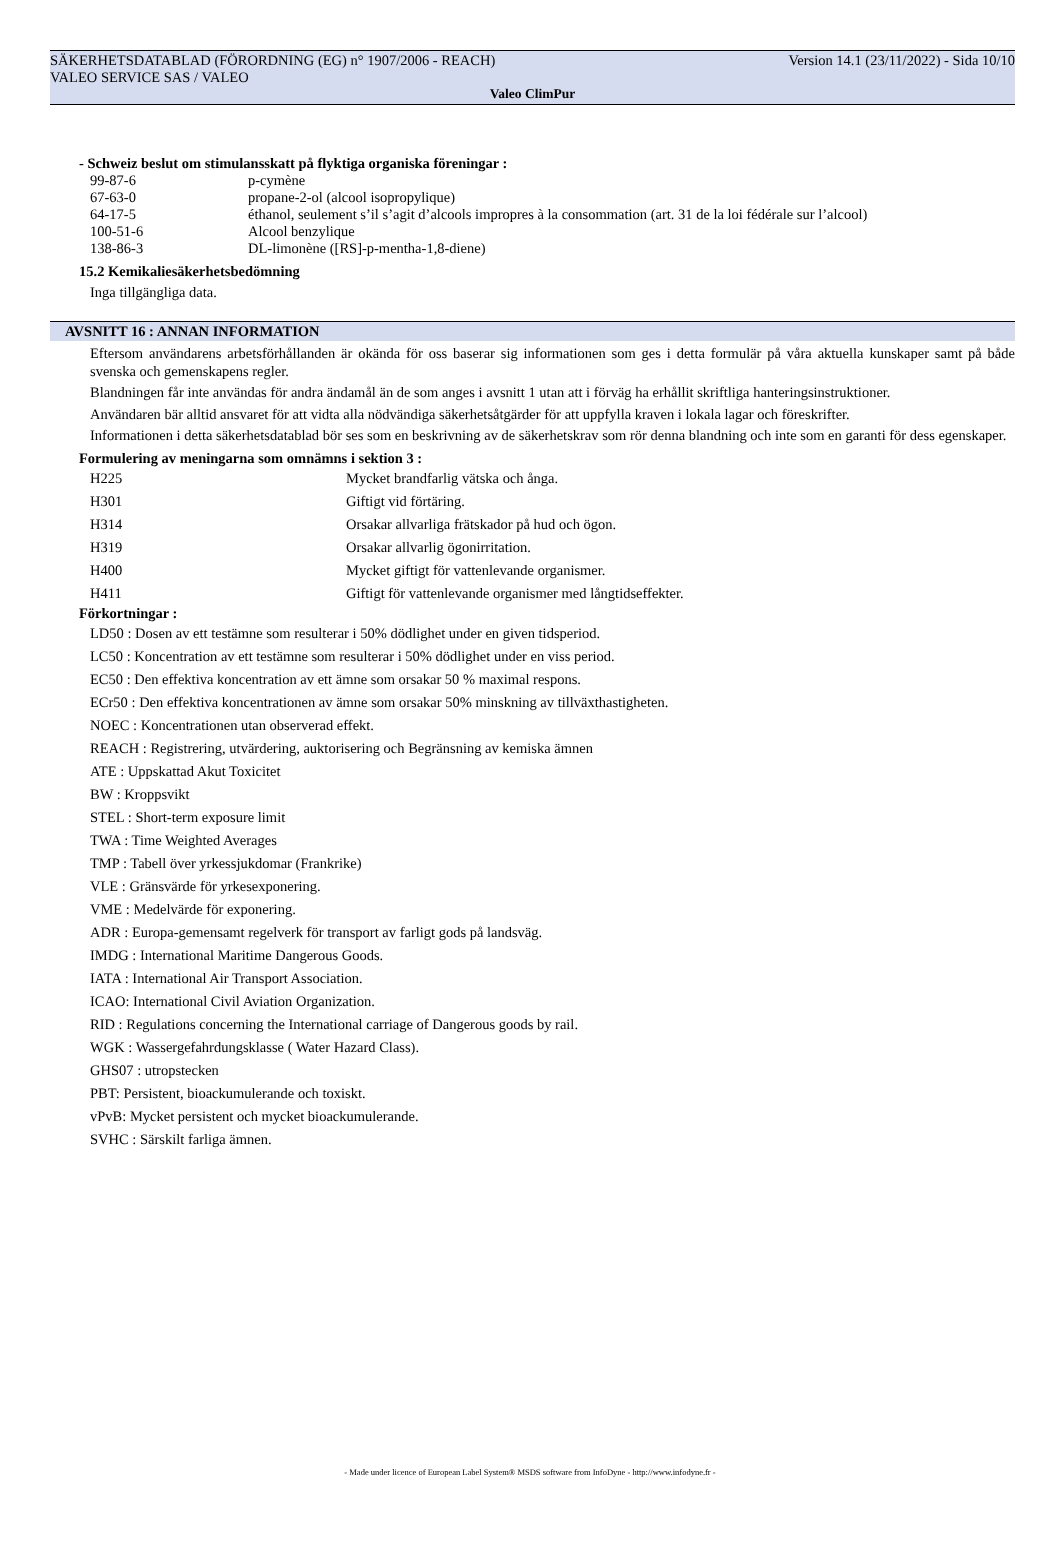SÄKERHETSDATABLAD (FÖRORDNING (EG) n° 1907/2006 - REACH) Version 14.1 (23/11/2022) - Sida 10/10
VALEO SERVICE SAS / VALEO
Valeo ClimPur
- Schweiz beslut om stimulansskatt på flyktiga organiska föreningar :
| 99-87-6 | p-cymène |
| 67-63-0 | propane-2-ol (alcool isopropylique) |
| 64-17-5 | éthanol, seulement s’il s’agit d’alcools impropres à la consommation (art. 31 de la loi fédérale sur l’alcool) |
| 100-51-6 | Alcool benzylique |
| 138-86-3 | DL-limonène ([RS]-p-mentha-1,8-diene) |
15.2 Kemikaliesäkerhetsbedömning
Inga tillgängliga data.
AVSNITT 16 : ANNAN INFORMATION
Eftersom användarens arbetsförhållanden är okända för oss baserar sig informationen som ges i detta formulär på våra aktuella kunskaper samt på både svenska och gemenskapens regler.
Blandningen får inte användas för andra ändamål än de som anges i avsnitt 1 utan att i förväg ha erhållit skriftliga hanteringsinstruktioner.
Användaren bär alltid ansvaret för att vidta alla nödvändiga säkerhetsåtgärder för att uppfylla kraven i lokala lagar och föreskrifter.
Informationen i detta säkerhetsdatablad bör ses som en beskrivning av de säkerhetskrav som rör denna blandning och inte som en garanti för dess egenskaper.
Formulering av meningarna som omnämns i sektion 3 :
| H225 | Mycket brandfarlig vätska och ånga. |
| H301 | Giftigt vid förtäring. |
| H314 | Orsakar allvarliga frätskador på hud och ögon. |
| H319 | Orsakar allvarlig ögonirritation. |
| H400 | Mycket giftigt för vattenlevande organismer. |
| H411 | Giftigt för vattenlevande organismer med långtidseffekter. |
Förkortningar :
LD50 : Dosen av ett testämne som resulterar i 50% dödlighet under en given tidsperiod.
LC50 : Koncentration av ett testämne som resulterar i 50% dödlighet under en viss period.
EC50 : Den effektiva koncentration av ett ämne som orsakar 50 % maximal respons.
ECr50 : Den effektiva koncentrationen av ämne som orsakar 50% minskning av tillväxthastigheten.
NOEC : Koncentrationen utan observerad effekt.
REACH : Registrering, utvärdering, auktorisering och Begränsning av kemiska ämnen
ATE : Uppskattad Akut Toxicitet
BW : Kroppsvikt
STEL : Short-term exposure limit
TWA : Time Weighted Averages
TMP : Tabell över yrkessjukdomar (Frankrike)
VLE : Gränsvärde för yrkesexponering.
VME : Medelvärde för exponering.
ADR : Europa-gemensamt regelverk för transport av farligt gods på landsväg.
IMDG : International Maritime Dangerous Goods.
IATA : International Air Transport Association.
ICAO: International Civil Aviation Organization.
RID : Regulations concerning the International carriage of Dangerous goods by rail.
WGK : Wassergefahrdungsklasse ( Water Hazard Class).
GHS07 : utropstecken
PBT: Persistent, bioackumulerande och toxiskt.
vPvB: Mycket persistent och mycket bioackumulerande.
SVHC : Särskilt farliga ämnen.
- Made under licence of European Label System® MSDS software from InfoDyne - http://www.infodyne.fr -